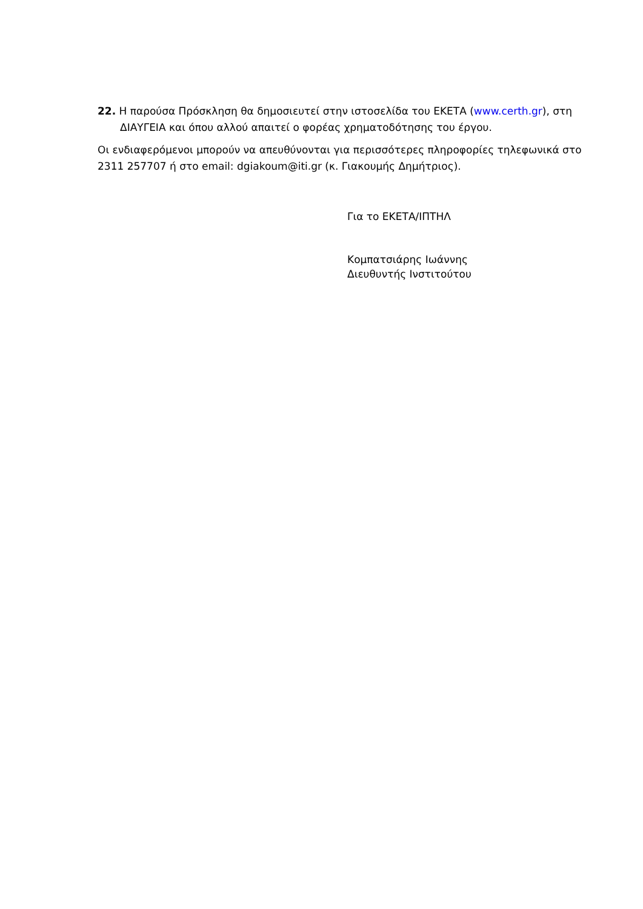22. Η παρούσα Πρόσκληση θα δημοσιευτεί στην ιστοσελίδα του ΕΚΕΤΑ (www.certh.gr), στη ΔΙΑΥΓΕΙΑ και όπου αλλού απαιτεί ο φορέας χρηματοδότησης του έργου.
Οι ενδιαφερόμενοι μπορούν να απευθύνονται για περισσότερες πληροφορίες τηλεφωνικά στο 2311 257707 ή στο email: dgiakoum@iti.gr (κ. Γιακουμής Δημήτριος).
Για το ΕΚΕΤΑ/ΙΠΤΗΛ
Κομπατσιάρης Ιωάννης
Διευθυντής Ινστιτούτου